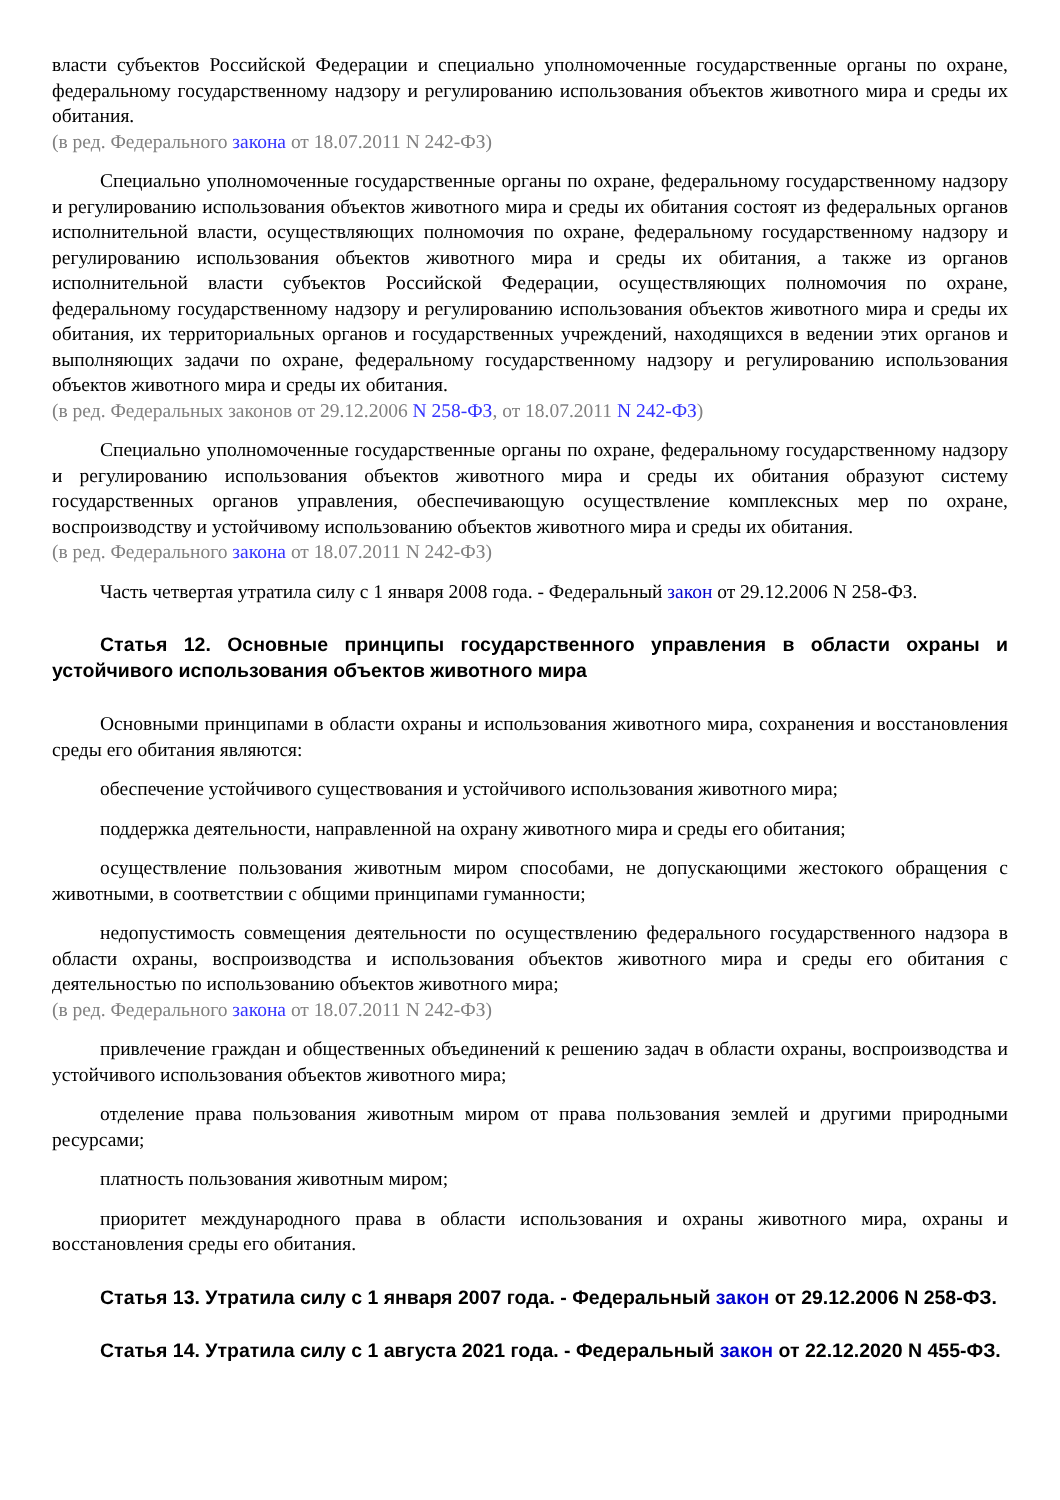власти субъектов Российской Федерации и специально уполномоченные государственные органы по охране, федеральному государственному надзору и регулированию использования объектов животного мира и среды их обитания.
(в ред. Федерального закона от 18.07.2011 N 242-ФЗ)
Специально уполномоченные государственные органы по охране, федеральному государственному надзору и регулированию использования объектов животного мира и среды их обитания состоят из федеральных органов исполнительной власти, осуществляющих полномочия по охране, федеральному государственному надзору и регулированию использования объектов животного мира и среды их обитания, а также из органов исполнительной власти субъектов Российской Федерации, осуществляющих полномочия по охране, федеральному государственному надзору и регулированию использования объектов животного мира и среды их обитания, их территориальных органов и государственных учреждений, находящихся в ведении этих органов и выполняющих задачи по охране, федеральному государственному надзору и регулированию использования объектов животного мира и среды их обитания.
(в ред. Федеральных законов от 29.12.2006 N 258-ФЗ, от 18.07.2011 N 242-ФЗ)
Специально уполномоченные государственные органы по охране, федеральному государственному надзору и регулированию использования объектов животного мира и среды их обитания образуют систему государственных органов управления, обеспечивающую осуществление комплексных мер по охране, воспроизводству и устойчивому использованию объектов животного мира и среды их обитания.
(в ред. Федерального закона от 18.07.2011 N 242-ФЗ)
Часть четвертая утратила силу с 1 января 2008 года. - Федеральный закон от 29.12.2006 N 258-ФЗ.
Статья 12. Основные принципы государственного управления в области охраны и устойчивого использования объектов животного мира
Основными принципами в области охраны и использования животного мира, сохранения и восстановления среды его обитания являются:
обеспечение устойчивого существования и устойчивого использования животного мира;
поддержка деятельности, направленной на охрану животного мира и среды его обитания;
осуществление пользования животным миром способами, не допускающими жестокого обращения с животными, в соответствии с общими принципами гуманности;
недопустимость совмещения деятельности по осуществлению федерального государственного надзора в области охраны, воспроизводства и использования объектов животного мира и среды его обитания с деятельностью по использованию объектов животного мира;
(в ред. Федерального закона от 18.07.2011 N 242-ФЗ)
привлечение граждан и общественных объединений к решению задач в области охраны, воспроизводства и устойчивого использования объектов животного мира;
отделение права пользования животным миром от права пользования землей и другими природными ресурсами;
платность пользования животным миром;
приоритет международного права в области использования и охраны животного мира, охраны и восстановления среды его обитания.
Статья 13. Утратила силу с 1 января 2007 года. - Федеральный закон от 29.12.2006 N 258-ФЗ.
Статья 14. Утратила силу с 1 августа 2021 года. - Федеральный закон от 22.12.2020 N 455-ФЗ.